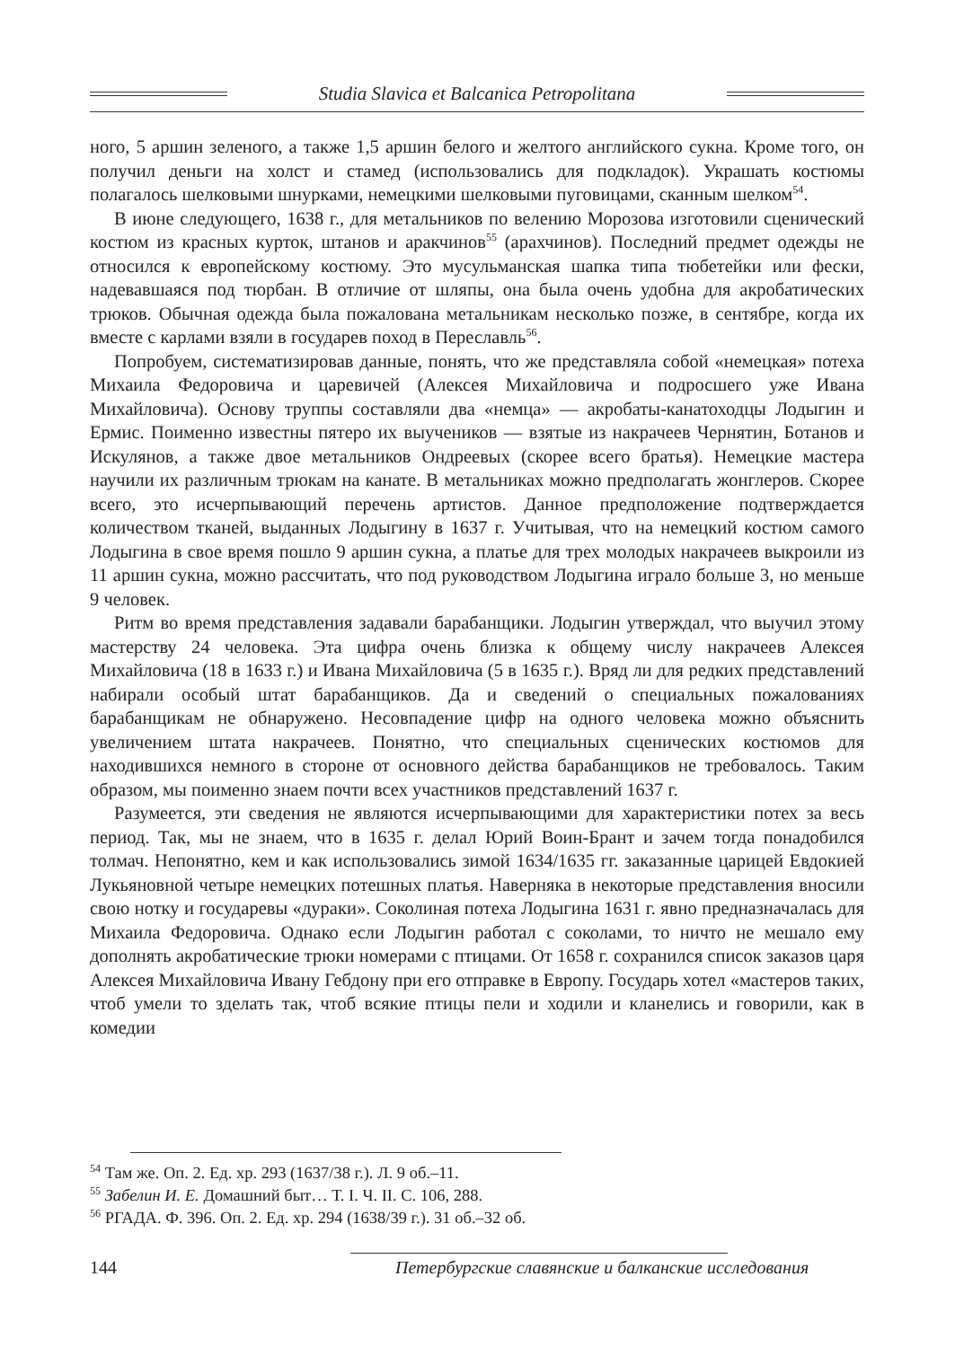Studia Slavica et Balcanica Petropolitana
ного, 5 аршин зеленого, а также 1,5 аршин белого и желтого английского сукна. Кроме того, он получил деньги на холст и стамед (использовались для подкладок). Украшать костюмы полагалось шелковыми шнурками, немецкими шелковыми пуговицами, сканным шелком<sup>54</sup>.
В июне следующего, 1638 г., для метальников по велению Морозова изготовили сценический костюм из красных курток, штанов и аракчинов<sup>55</sup> (арахчинов). Последний предмет одежды не относился к европейскому костюму. Это мусульманская шапка типа тюбетейки или фески, надевавшаяся под тюрбан. В отличие от шляпы, она была очень удобна для акробатических трюков. Обычная одежда была пожалована метальникам несколько позже, в сентябре, когда их вместе с карлами взяли в государев поход в Переславль<sup>56</sup>.
Попробуем, систематизировав данные, понять, что же представляла собой «немецкая» потеха Михаила Федоровича и царевичей (Алексея Михайловича и подросшего уже Ивана Михайловича). Основу труппы составляли два «немца» — акробаты-канатоходцы Лодыгин и Ермис. Поименно известны пятеро их выучеников — взятые из накрачеев Чернятин, Ботанов и Искулянов, а также двое метальников Ондреевых (скорее всего братья). Немецкие мастера научили их различным трюкам на канате. В метальниках можно предполагать жонглеров. Скорее всего, это исчерпывающий перечень артистов. Данное предположение подтверждается количеством тканей, выданных Лодыгину в 1637 г. Учитывая, что на немецкий костюм самого Лодыгина в свое время пошло 9 аршин сукна, а платье для трех молодых накрачеев выкроили из 11 аршин сукна, можно рассчитать, что под руководством Лодыгина играло больше 3, но меньше 9 человек.
Ритм во время представления задавали барабанщики. Лодыгин утверждал, что выучил этому мастерству 24 человека. Эта цифра очень близка к общему числу накрачеев Алексея Михайловича (18 в 1633 г.) и Ивана Михайловича (5 в 1635 г.). Вряд ли для редких представлений набирали особый штат барабанщиков. Да и сведений о специальных пожалованиях барабанщикам не обнаружено. Несовпадение цифр на одного человека можно объяснить увеличением штата накрачеев. Понятно, что специальных сценических костюмов для находившихся немного в стороне от основного действа барабанщиков не требовалось. Таким образом, мы поименно знаем почти всех участников представлений 1637 г.
Разумеется, эти сведения не являются исчерпывающими для характеристики потех за весь период. Так, мы не знаем, что в 1635 г. делал Юрий Воин-Брант и зачем тогда понадобился толмач. Непонятно, кем и как использовались зимой 1634/1635 гг. заказанные царицей Евдокией Лукьяновной четыре немецких потешных платья. Наверняка в некоторые представления вносили свою нотку и государевы «дураки». Соколиная потеха Лодыгина 1631 г. явно предназначалась для Михаила Федоровича. Однако если Лодыгин работал с соколами, то ничто не мешало ему дополнять акробатические трюки номерами с птицами. От 1658 г. сохранился список заказов царя Алексея Михайловича Ивану Гебдону при его отправке в Европу. Государь хотел «мастеров таких, чтоб умели то зделать так, чтоб всякие птицы пели и ходили и кланелись и говорили, как в комедии
<sup>54</sup> Там же. Оп. 2. Ед. хр. 293 (1637/38 г.). Л. 9 об.–11.
<sup>55</sup> Забелин И. Е. Домашний быт… Т. I. Ч. II. С. 106, 288.
<sup>56</sup> РГАДА. Ф. 396. Оп. 2. Ед. хр. 294 (1638/39 г.). 31 об.–32 об.
144 Петербургские славянские и балканские исследования